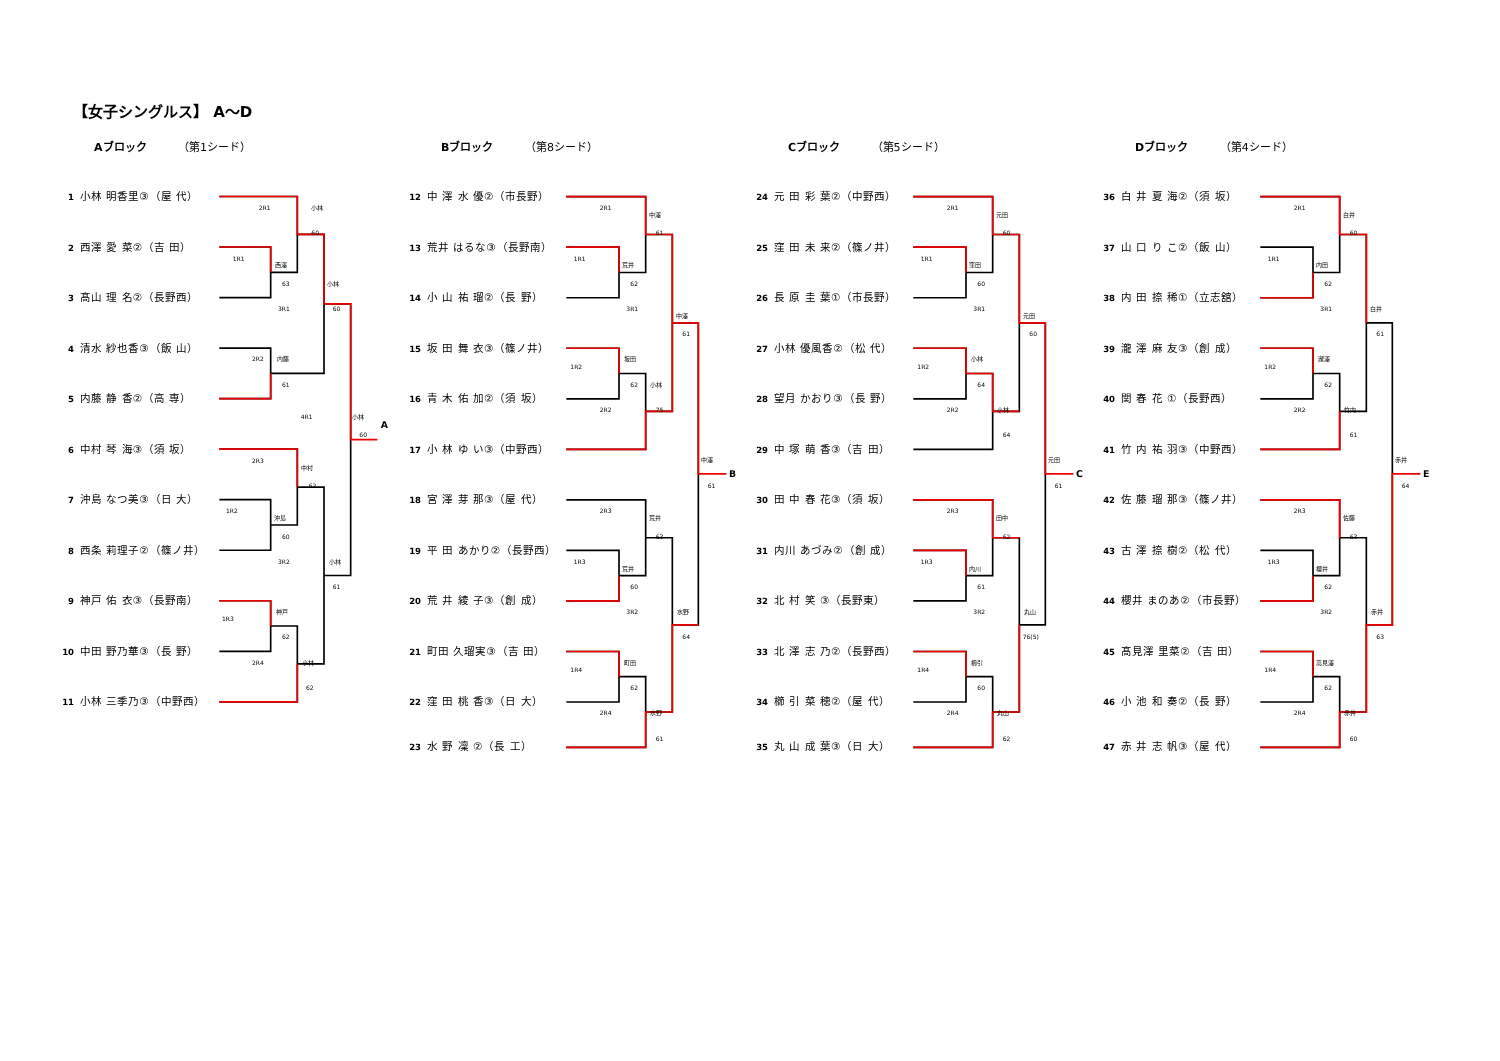【女子シングルス】 A～D
Aブロック （第1シード）
1 小林 明香里③（屋 代）
2 西澤 愛 菜②（吉 田）
3 髙山 理 名②（長野西）
4 清水 紗也香③（飯 山）
5 内藤 静 香②（高 専）
6 中村 琴 海③（須 坂）
7 沖島 なつ美③（日 大）
8 西条 莉理子②（篠ノ井）
9 神戸 佑 衣③（長野南）
10 中田 野乃華③（長 野）
11 小林 三季乃③（中野西）
2R1
小林
60
1R1
西澤
63
小林
60
3R1
2R2
内藤
61
4R1
小林
A
60
2R3
中村
62
1R2
沖島
60
3R2
小林
61
神戸
1R3
62
2R4
小林
62
Bブロック （第8シード）
12 中 澤 水 優②（市長野）
13 荒井 はるな③（長野南）
14 小 山 祐 瑠②（長 野）
15 坂 田 舞 衣③（篠ノ井）
16 青 木 佑 加②（須 坂）
17 小 林 ゆ い③（中野西）
18 宮 澤 芽 那③（屋 代）
19 平 田 あかり②（長野西）
20 荒 井 綾 子③（創 成）
21 町田 久瑠実③（吉 田）
22 窪 田 桃 香③（日 大）
23 水 野 凜 ②（長 工）
2R1
中澤
61
1R1
荒井
62
3R1
中澤
61
坂田
1R2
62
小林
2R2
75
中澤
B
61
2R3
荒井
63
1R3
荒井
60
3R2
水野
64
町田
1R4
62
2R4
水野
61
Cブロック （第5シード）
24 元 田 彩 葉②（中野西）
25 窪 田 未 来②（篠ノ井）
26 長 原 圭 葉①（市長野）
27 小林 優風香②（松 代）
28 望月 かおり③（長 野）
29 中 塚 萌 香③（吉 田）
30 田 中 春 花③（須 坂）
31 内川 あづみ②（創 成）
32 北 村 笑 ③（長野東）
33 北 澤 志 乃②（長野西）
34 櫛 引 菜 穂②（屋 代）
35 丸 山 成 葉③（日 大）
2R1
元田
60
1R1
窪田
60
3R1
元田
60
小林
1R2
64
小林
2R2
64
元田
C
61
2R3
田中
62
1R3
内川
61
3R2
丸山
76(5)
櫛引
1R4
60
2R4
丸山
62
Dブロック （第4シード）
36 白 井 夏 海②（須 坂）
37 山 口 り こ②（飯 山）
38 内 田 捺 稀①（立志舘）
39 瀧 澤 麻 友③（創 成）
40 関 春 花 ①（長野西）
41 竹 内 祐 羽③（中野西）
42 佐 藤 瑠 那③（篠ノ井）
43 古 澤 捺 樹②（松 代）
44 櫻井 まのあ②（市長野）
45 髙見澤 里菜②（吉 田）
46 小 池 和 奏②（長 野）
47 赤 井 志 帆③（屋 代）
2R1
白井
60
1R1
内田
62
3R1
白井
61
瀧澤
1R2
62
2R2
竹内
61
赤井
E
64
2R3
佐藤
63
1R3
櫻井
62
3R2
赤井
63
高見澤
1R4
62
2R4
赤井
60